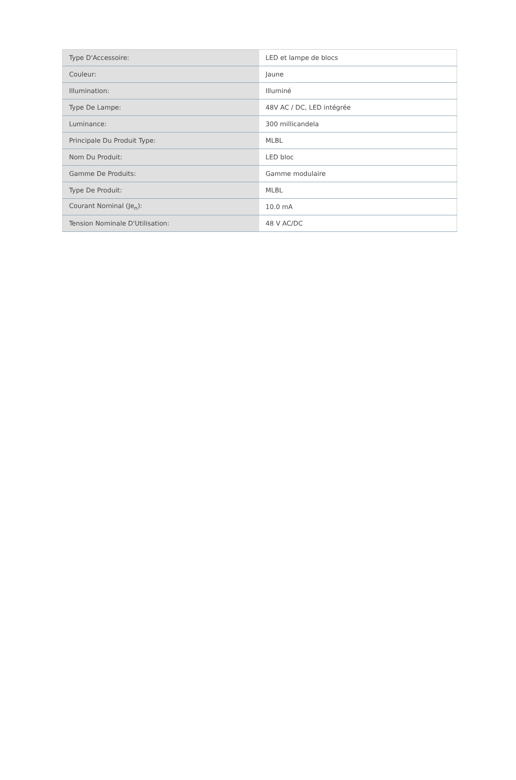| Type D'Accessoire: | LED et lampe de blocs |
| Couleur: | Jaune |
| Illumination: | Illuminé |
| Type De Lampe: | 48V AC / DC, LED intégrée |
| Luminance: | 300 millicandela |
| Principale Du Produit Type: | MLBL |
| Nom Du Produit: | LED bloc |
| Gamme De Produits: | Gamme modulaire |
| Type De Produit: | MLBL |
| Courant Nominal (Je<sub>n</sub>): | 10.0 mA |
| Tension Nominale D'Utilisation: | 48 V AC/DC |